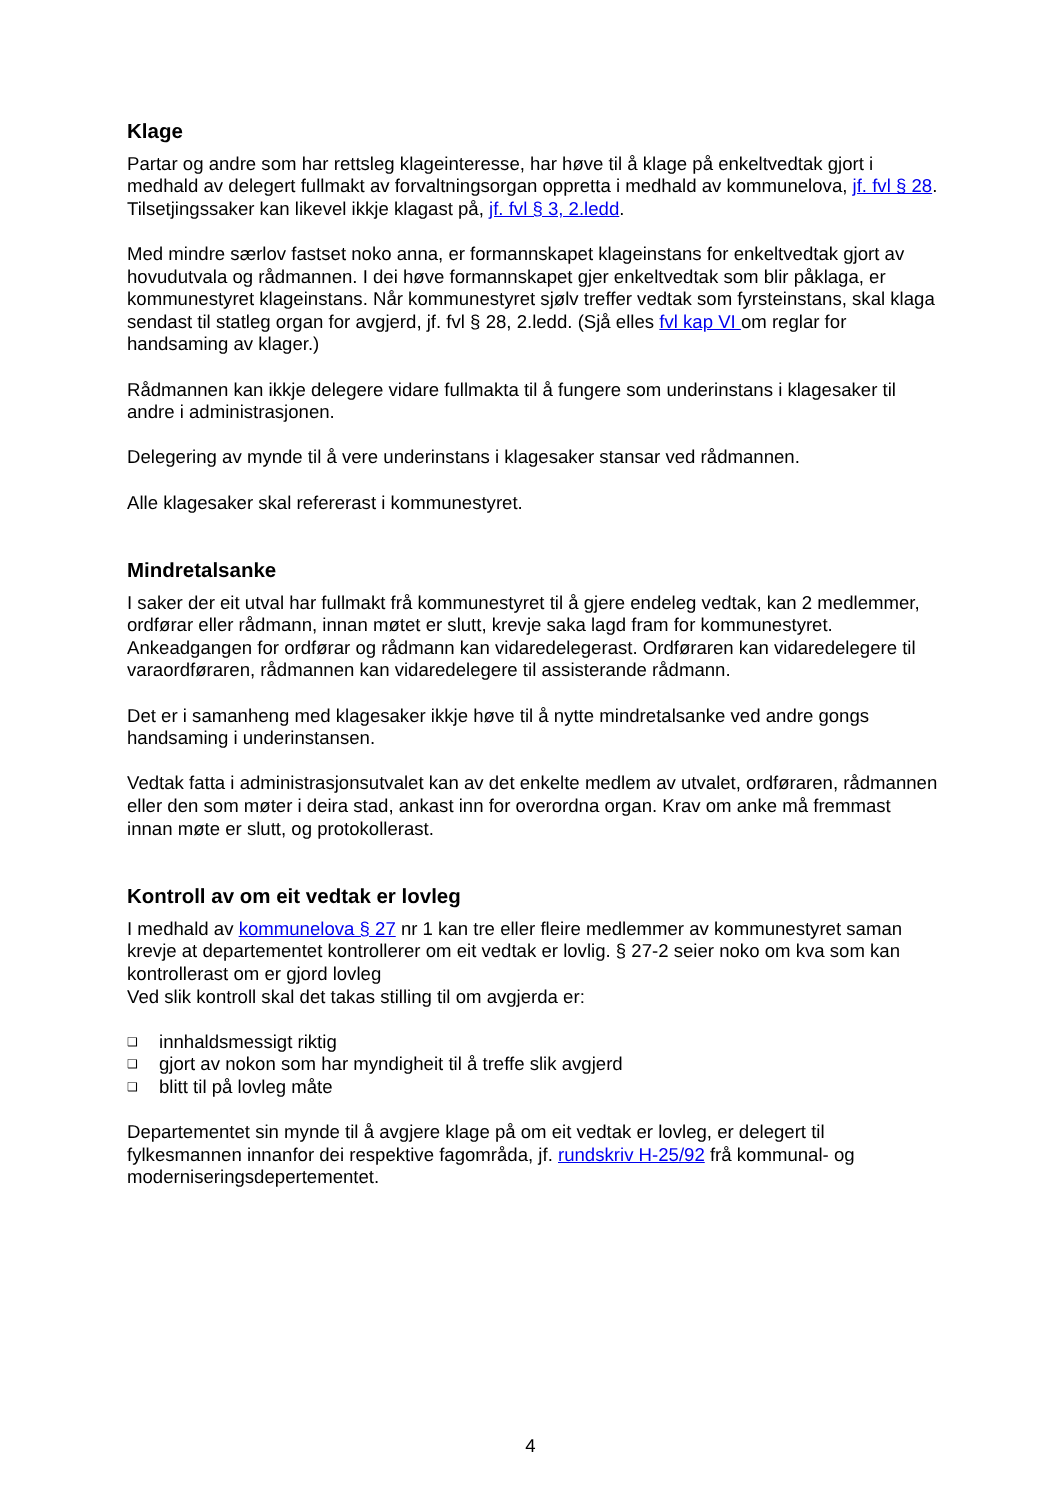Klage
Partar og andre som har rettsleg klageinteresse, har høve til å klage på enkeltvedtak gjort i medhald av delegert fullmakt av forvaltningsorgan oppretta i medhald av kommunelova, jf. fvl § 28. Tilsetjingssaker kan likevel ikkje klagast på, jf. fvl § 3, 2.ledd.
Med mindre særlov fastset noko anna, er formannskapet klageinstans for enkeltvedtak gjort av hovudutvala og rådmannen. I dei høve formannskapet gjer enkeltvedtak som blir påklaga, er kommunestyret klageinstans. Når kommunestyret sjølv treffer vedtak som fyrsteinstans, skal klaga sendast til statleg organ for avgjerd, jf. fvl § 28, 2.ledd. (Sjå elles fvl kap VI om reglar for handsaming av klager.)
Rådmannen kan ikkje delegere vidare fullmakta til å fungere som underinstans i klagesaker til andre i administrasjonen.
Delegering av mynde til å vere underinstans i klagesaker stansar ved rådmannen.
Alle klagesaker skal refererast i kommunestyret.
Mindretalsanke
I saker der eit utval har fullmakt frå kommunestyret til å gjere endeleg vedtak, kan 2 medlemmer, ordførar eller rådmann, innan møtet er slutt, krevje saka lagd fram for kommunestyret. Ankeadgangen for ordførar og rådmann kan vidaredelegerast. Ordføraren kan vidaredelegere til varaordføraren, rådmannen kan vidaredelegere til assisterande rådmann.
Det er i samanheng med klagesaker ikkje høve til å nytte mindretalsanke ved andre gongs handsaming i underinstansen.
Vedtak fatta i administrasjonsutvalet kan av det enkelte medlem av utvalet, ordføraren, rådmannen eller den som møter i deira stad, ankast inn for overordna organ. Krav om anke må fremmast innan møte er slutt, og protokollerast.
Kontroll av om eit vedtak er lovleg
I medhald av kommunelova § 27 nr 1 kan tre eller fleire medlemmer av kommunestyret saman krevje at departementet kontrollerer om eit vedtak er lovlig. § 27-2 seier noko om kva som kan kontrollerast om er gjord lovleg
Ved slik kontroll skal det takas stilling til om avgjerda er:
❑ innhaldsmessigt riktig
❑ gjort av nokon som har myndigheit til å treffe slik avgjerd
❑ blitt til på lovleg måte
Departementet sin mynde til å avgjere klage på om eit vedtak er lovleg, er delegert til fylkesmannen innanfor dei respektive fagområda, jf. rundskriv H-25/92 frå kommunal- og moderniseringsdepertementet.
4